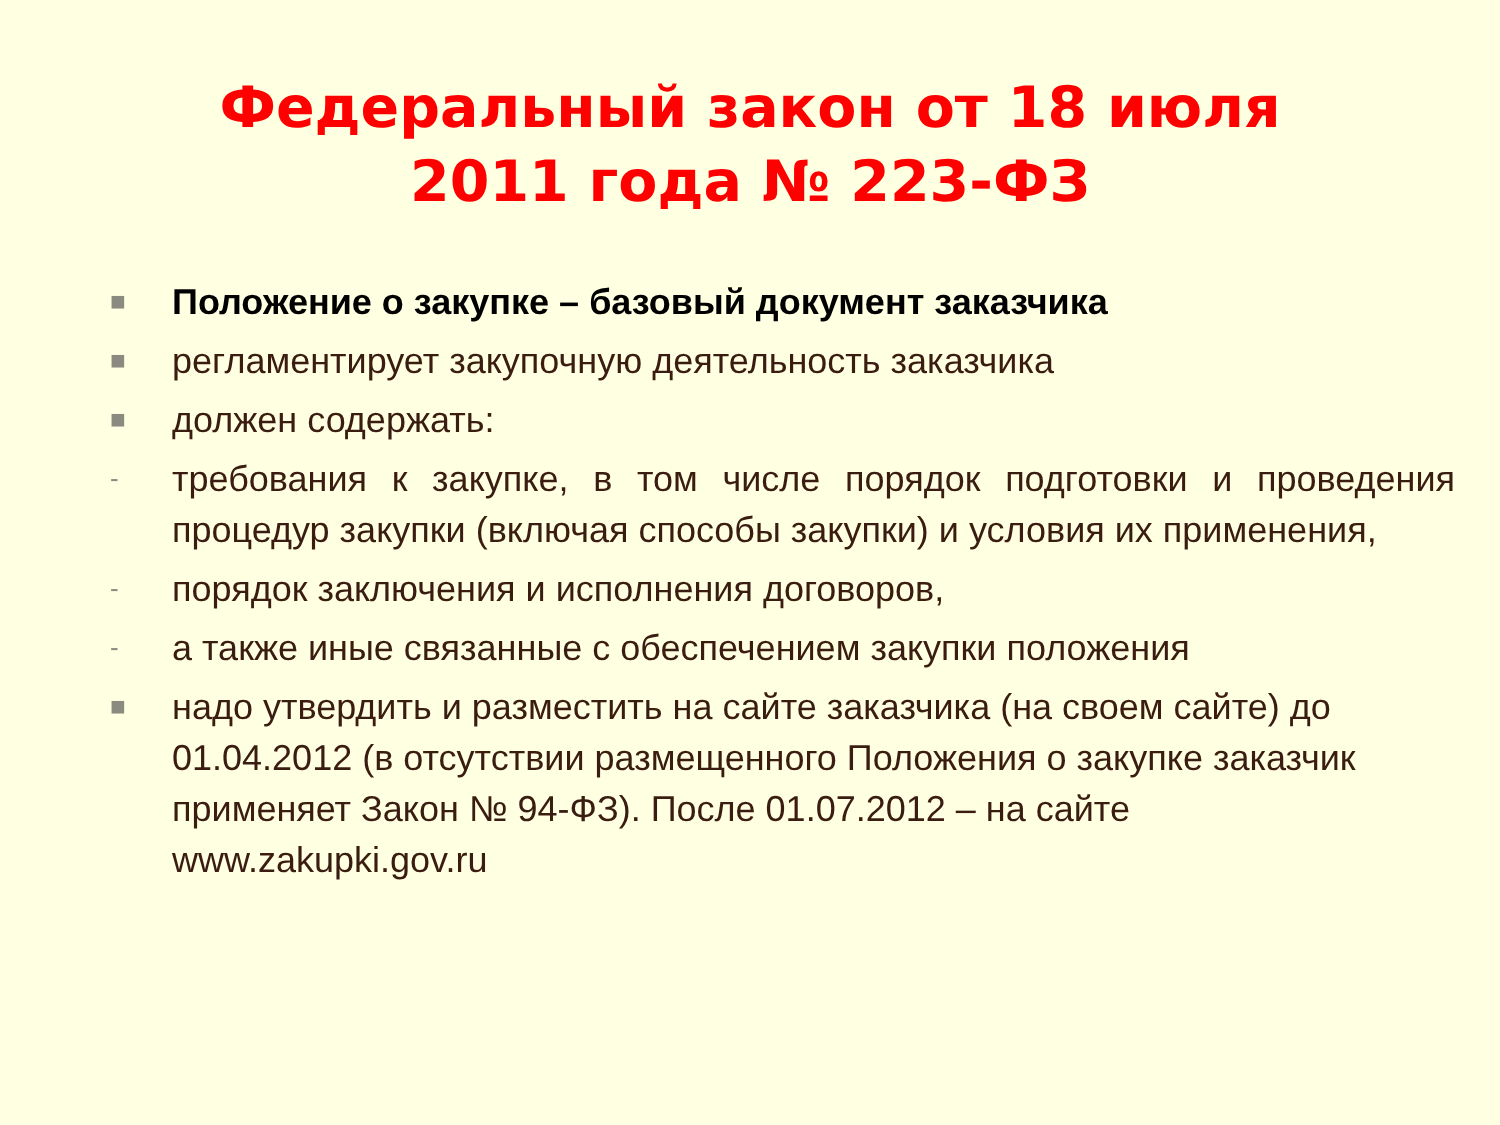Федеральный закон от 18 июля
2011 года № 223-ФЗ
■ Положение о закупке – базовый документ заказчика
■ регламентирует закупочную деятельность заказчика
■ должен содержать:
- требования к закупке, в том числе порядок подготовки и проведения процедур закупки (включая способы закупки) и условия их применения,
- порядок заключения и исполнения договоров,
- а также иные связанные с обеспечением закупки положения
■ надо утвердить и разместить на сайте заказчика (на своем сайте) до 01.04.2012 (в отсутствии размещенного Положения о закупке заказчик применяет Закон № 94-ФЗ). После 01.07.2012 – на сайте www.zakupki.gov.ru